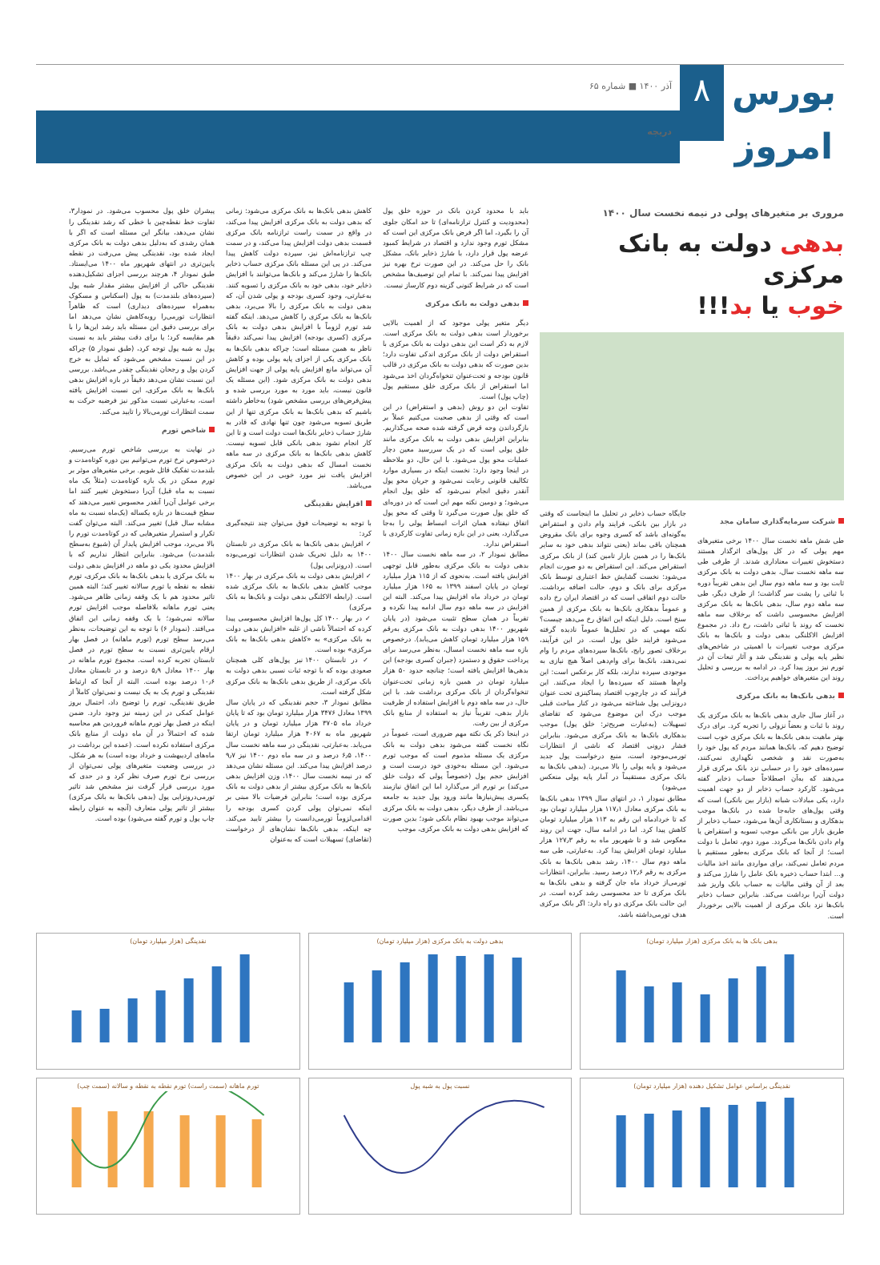بورس امروز
۸
آذر ۱۴۰۰ ■ شماره ۶۵
دریچه
مروری بر متغیرهای پولی در نیمه نخست سال ۱۴۰۰
بدهی دولت به بانک مرکزی
خوب یا بد!!!
شرکت سرمایه‌گذاری سامان مجد
طی شش ماهه نخست سال ۱۴۰۰ برخی متغیرهای مهم پولی که در کل پول‌های اثرگذار هستند دستخوش تغییرات معناداری شدند. از طرفی طی سه ماهه نخست سال، بدهی دولت به بانک مرکزی ثابت بود و سه ماهه دوم سال این بدهی تقریباً دوره با ثباتی را پشت سر گذاشت؛ از طرف دیگر، طی سه ماهه دوم سال، بدهی بانک‌ها به بانک مرکزی افزایش محسوسی داشت که برخلاف سه ماهه نخست که روند با ثباتی داشت، رخ داد. در مجموع افزایش الاکلنگی بدهی دولت و بانک‌ها به بانک مرکزی موجب تغییرات با اهمیتی در شاخص‌های نظیر پایه پولی و نقدینگی شد و آثار تبعات آن در تورم نیز بروز پیدا کرد. در ادامه به بررسی و تحلیل روند این متغیرهای خواهیم پرداخت.
بدهی بانک‌ها به بانک مرکزی
در آغاز سال جاری بدهی بانک‌ها به بانک مرکزی یک روند با ثبات و بعضاً نزولی را تجربه کرد. برای درک بهتر ماهیت بدهی بانک‌ها به بانک مرکزی خوب است توضیح دهیم که، بانک‌ها همانند مردم که پول خود را به‌صورت نقد و شخصی نگهداری نمی‌کنند، سپرده‌های خود را در حسابی نزد بانک مرکزی قرار می‌دهند که به‌آن اصطلاحاً حساب ذخایر گفته می‌شود. کارکرد حساب ذخایر از دو جهت اهمیت دارد، یکی مبادلات شبانه (بازار بین بانکی) است که وقتی پول‌های جابه‌جا شده در بانک‌ها موجب بدهکاری و بستانکاری آن‌ها می‌شود، حساب ذخایر از طریق بازار بین بانکی موجب تسویه و استقراض یا وام دادن بانک‌ها می‌گردد. مورد دوم، تعامل با دولت است؛ از آنجا که بانک مرکزی به‌طور مستقیم با مردم تعامل نمی‌کند، برای مواردی مانند اخذ مالیات و... ابتدا حساب ذخیره بانک عامل را شارژ می‌کند و بعد از آن وقتی مالیات به حساب بانک واریز شد دولت آن‌را برداشت می‌کند. بنابراین حساب ذخایر بانک‌ها نزد بانک مرکزی از اهمیت بالایی برخوردار است.
جایگاه حساب ذخایر در تحلیل ما اینجاست که وقتی در بازار بین بانکی، فرایند وام دادن و استقراض به‌گونه‌ای باشد که کسری وجوه برای بانک مقروض همچنان باقی بماند (یعنی نتواند بدهی خود به سایر بانک‌ها را در همین بازار تامین کند) از بانک مرکزی استقراض می‌کند. این استقراض به دو صورت انجام می‌شود: نخست گشایش خط اعتباری توسط بانک مرکزی برای بانک و دوم، حالت اضافه برداشت. حالت دوم اتفاقی است که در اقتصاد ایران رخ داده و عموماً بدهکاری بانک‌ها به بانک مرکزی از همین سنخ است. دلیل اینکه این اتفاق رخ می‌دهد چیست؟ نکته مهمی که در تحلیل‌ها عموماً نادیده گرفته می‌شود فرایند خلق پول است. در این فرآیند، برخلاف تصور رایج، بانک‌ها سپرده‌های مردم را وام نمی‌دهند، بانک‌ها برای وام‌دهی اصلاً هیچ نیازی به موجودی سپرده ندارند، بلکه کار برعکس است: این وام‌ها هستند که سپرده‌ها را ایجاد می‌کنند. این فرآیند که در چارچوب اقتصاد پساکینزی تحت عنوان درونزایی پول شناخته می‌شود در کنار مباحث قبلی موجب درک این موضوع می‌شود که تقاضای تسهیلات (به‌عبارت صریح‌تر: خلق پول) موجب بدهکاری بانک‌ها به بانک مرکزی می‌شود. بنابراین فشار درونی اقتصاد که ناشی از انتظارات تورمی‌موجود است، منبع درخواست پول جدید می‌شود و پایه پولی را بالا می‌برد. (بدهی بانک‌ها به بانک مرکزی مستقیماً در آمار پایه پولی منعکس می‌شود)
مطابق نمودار ۱، در انتهای سال ۱۳۹۹ بدهی بانک‌ها به بانک مرکزی معادل ۱۱۷٫۱ هزار میلیارد تومان بود که تا خردادماه این رقم به ۱۱۳ هزار میلیارد تومان کاهش پیدا کرد. اما در ادامه سال، جهت این روند معکوس شد و تا شهریور ماه به رقم ۱۲۷٫۳ هزار میلیارد تومان افزایش پیدا کرد. به‌عبارتی، طی سه ماهه دوم سال ۱۴۰۰، رشد بدهی بانک‌ها به بانک مرکزی به رقم ۱۲٫۶ درصد رسید. بنابراین، انتظارات تورمی‌از خرداد ماه جان گرفته و بدهی بانک‌ها به بانک مرکزی تا حد محسوسی رشد کرده است. در این حالت بانک مرکزی دو راه دارد: اگر بانک مرکزی هدف تورمی‌داشته باشد،
باید با محدود کردن بانک در حوزه خلق پول (محدودیت و کنترل ترازنامه‌ای) تا حد امکان جلوی آن را بگیرد، اما اگر فرض بانک مرکزی این است که مشکل تورم وجود ندارد و اقتصاد در شرایط کمبود عرضه پول قرار دارد، با شارژ ذخایر بانک، مشکل بانک را حل می‌کند. در این صورت نرخ بهره نیز افزایش پیدا نمی‌کند. با تمام این توصیف‌ها مشخص است که در شرایط کنونی گزینه دوم کارساز نیست.
بدهی دولت به بانک مرکزی
دیگر متغیر پولی موجود که از اهمیت بالایی برخوردار است بدهی دولت به بانک مرکزی است. لازم به ذکر است این بدهی دولت به بانک مرکزی با استقراض دولت از بانک مرکزی اندکی تفاوت دارد؛ بدین صورت که بدهی دولت به بانک مرکزی در قالب قانون بودجه و تحت‌عنوان تنخواه‌گردان اخذ می‌شود اما استقراض از بانک مرکزی خلق مستقیم پول (چاپ پول) است.
تفاوت این دو روش (بدهی و استقراض) در این است که وقتی از بدهی صحبت می‌کنیم عملاً بر بازگرداندن وجه قرض گرفته شده صحه می‌گذاریم. بنابراین افزایش بدهی دولت به بانک مرکزی مانند خلق پولی است که در یک سررسید معین دچار عملیات محو پول می‌شود. با این حال، دو ملاحظه در اینجا وجود دارد: نخست اینکه در بسیاری موارد تکالیف قانونی رعایت نمی‌شود و جریان محو پول آنقدر دقیق انجام نمی‌شود که خلق پول انجام می‌شود؛ و دومین نکته مهم این است که در دوره‌ای که خلق پول صورت می‌گیرد تا وقتی که محو پول اتفاق نیفتاده همان اثرات انبساط پولی را به‌جا می‌گذارد، یعنی در این بازه زمانی تفاوت کارکردی با استقراض ندارد.
مطابق نمودار ۲، در سه ماهه نخست سال ۱۴۰۰ بدهی دولت به بانک مرکزی به‌طور قابل توجهی افزایش یافته است. به‌نحوی که از ۱۱۵ هزار میلیارد تومان در پایان اسفند ۱۳۹۹ به ۱۶۵ هزار میلیارد تومان در خرداد ماه افزایش پیدا می‌کند. البته این افزایش در سه ماهه دوم سال ادامه پیدا نکرده و تقریباً در همان سطح تثبیت می‌شود (در پایان شهریور ۱۴۰۰ بدهی دولت به بانک مرکزی به‌رقم ۱۵۹ هزار میلیارد تومان کاهش می‌یابد). درخصوص بازه سه ماهه نخست امسال، به‌نظر می‌رسد برای پرداخت حقوق و دستمزد (جبران کسری بودجه) این بدهی‌ها افزایش یافته است؛ چنانچه حدود ۵۰ هزار میلیارد تومان در همین بازه زمانی تحت‌عنوان تنخواه‌گردان از بانک مرکزی برداشت شد. با این حال، در سه ماهه دوم با افزایش استفاده از ظرفیت بازار بدهی، تقریباً نیاز به استفاده از منابع بانک مرکزی از بین رفت.
در اینجا ذکر یک نکته مهم ضروری است، عموماً در نگاه نخست گفته می‌شود بدهی دولت به بانک مرکزی یک مسئله مذموم است که موجب تورم می‌شود. این مسئله به‌خودی خود درست است و افزایش حجم پول (خصوصاً پولی که دولت خلق می‌کند) بر تورم اثر می‌گذارد اما این اتفاق نیازمند یکسری پیش‌نیازها مانند ورود پول جدید به جامعه می‌باشد. از طرف دیگر، بدهی دولت به بانک مرکزی می‌تواند موجب بهبود نظام بانکی شود؛ بدین صورت که افزایش بدهی دولت به بانک مرکزی، موجب
کاهش بدهی بانک‌ها به بانک مرکزی می‌شود: زمانی که بدهی دولت به بانک مرکزی افزایش پیدا می‌کند، در واقع در سمت راست ترازنامه بانک مرکزی قسمت بدهی دولت افزایش پیدا می‌کند، و در سمت چپ ترازنامه‌اش نیز، سپرده دولت کاهش پیدا می‌کند. در پی این مسئله بانک مرکزی حساب ذخایر بانک‌ها را شارژ می‌کند و بانک‌ها می‌توانند با افزایش ذخایر خود، بدهی خود به بانک مرکزی را تسویه کنند. به‌عبارتی، وجود کسری بودجه و پولی شدن آن، که بدهی دولت به بانک مرکزی را بالا می‌برد، بدهی بانک‌ها به بانک مرکزی را کاهش می‌دهد. اینکه گفته شد تورم لزوماً با افزایش بدهی دولت به بانک مرکزی (کسری بودجه) افزایش پیدا نمی‌کند دقیقاً ناظر به همین مسئله است؛ چراکه بدهی بانک‌ها به بانک مرکزی یکی از اجزای پایه پولی بوده و کاهش آن می‌تواند مانع افزایش پایه پولی از جهت افزایش بدهی دولت به بانک مرکزی شود. (این مسئله یک قانون نیست، باید مورد به مورد بررسی شده و پیش‌فرض‌های بررسی مشخص شود) به‌خاطر داشته باشیم که بدهی بانک‌ها به بانک مرکزی تنها از این طریق تسویه می‌شود چون تنها نهادی که قادر به شارژ حساب ذخایر بانک‌ها است دولت است و تا این کار انجام نشود بدهی بانکی قابل تسویه نیست. کاهش بدهی بانک‌ها به بانک مرکزی در سه ماهه نخست امسال که بدهی دولت به بانک مرکزی افزایش یافت نیز مورد خوبی در این خصوص می‌باشد.
افزایش نقدینگی
با توجه به توضیحات فوق می‌توان چند نتیجه‌گیری کرد:
✓ افزایش بدهی بانک‌ها به بانک مرکزی در تابستان ۱۴۰۰ به دلیل تحریک شدن انتظارات تورمی‌بوده است. (درونزایی پول)
✓ افزایش بدهی دولت به بانک مرکزی در بهار ۱۴۰۰ موجب کاهش بدهی بانک‌ها به بانک مرکزی شده است. (رابطه الاکلنگی بدهی دولت و بانک‌ها به بانک مرکزی)
✓ در بهار ۱۴۰۰ کل پول‌ها افزایش محسوسی پیدا کرده که احتمالاً ناشی از غلبه «افزایش بدهی دولت به بانک مرکزی» به «کاهش بدهی بانک‌ها به بانک مرکزی» بوده است.
✓ در تابستان ۱۴۰۰ نیز پول‌های کلی همچنان صعودی بوده که با توجه ثبات نسبی بدهی دولت به بانک مرکزی، از طریق بدهی بانک‌ها به بانک مرکزی شکل گرفته است.
مطابق نمودار ۳، حجم نقدینگی که در پایان سال ۱۳۹۹ معادل ۳۴۷۶ هزار میلیارد تومان بود که تا پایان خرداد ماه ۳۷۰۵ هزار میلیارد تومان و در پایان شهریور ماه به ۴۰۶۷ هزار میلیارد تومان ارتقا می‌یابد. به‌عبارتی، نقدینگی در سه ماهه نخست سال ۱۴۰۰، ۶٫۵ درصد و در سه ماه دوم ۱۴۰۰ نیز ۹٫۷ درصد افزایش پیدا می‌کند. این مسئله نشان می‌دهد که در نیمه نخست سال ۱۴۰۰، وزن افزایش بدهی بانک‌ها به بانک مرکزی بیشتر از بدهی دولت به بانک مرکزی بوده است؛ بنابراین فرضیات بالا مبنی بر اینکه نمی‌توان پولی کردن کسری بودجه را اقدامی‌لزوماً تورمی‌دانست را بیشتر تایید می‌کند. چه اینکه، بدهی بانک‌ها نشان‌های از درخواست (تقاضای) تسهیلات است که به‌عنوان
پیشران خلق پول محسوب می‌شود. در نمودار۳، تفاوت خط نقطه‌چین با خطی که رشد نقدینگی را نشان می‌دهد، بیانگر این مسئله است که اگر با همان رشدی که به‌دلیل بدهی دولت به بانک مرکزی ایجاد شده بود، نقدینگی پیش می‌رفت در نقطه پایین‌تری در انتهای شهریور ماه ۱۴۰۰ می‌ایستاد. طبق نمودار ۴، هرچند بررسی اجزای تشکیل‌دهنده نقدینگی حاکی از افزایش بیشتر مقدار شبه پول (سپرده‌های بلندمدت) به پول (اسکناس و مسکوک به‌همراه سپرده‌های دیداری) است که ظاهراً انتظارات تورمی‌را روبه‌کاهش نشان می‌دهد اما برای بررسی دقیق این مسئله باید رشد این‌ها را با هم مقایسه کرد؛ یا برای دقت بیشتر باید به نسبت پول به شبه پول توجه کرد، (طبق نمودار ۵) چراکه در این نسبت مشخص می‌شود که تمایل به خرج کردن پول و رجحان نقدینگی چقدر می‌باشد. بررسی این نسبت نشان می‌دهد دقیقاً در بازه افزایش بدهی بانک‌ها به بانک مرکزی، این نسبت افزایش یافته است، به‌عبارتی نسبت مذکور نیز فرضیه حرکت به سمت انتظارات تورمی‌بالا را تایید می‌کند.
شاخص تورم
در نهایت به بررسی شاخص تورم می‌رسیم. درخصوص نرخ تورم می‌توانیم بین دوره کوتاه‌مدت و بلندمدت تفکیک قائل شویم. برخی متغیرهای موثر بر تورم ممکن در یک بازه کوتاه‌مدت (مثلاً یک ماه نسبت به ماه قبل) آن‌را دستخوش تغییر کنند اما برخی عوامل آن‌را آنقدر محسوس تغییر می‌دهند که سطح قیمت‌ها در بازه یکساله (یک‌ماه نسبت به ماه مشابه سال قبل) تغییر می‌کند. البته می‌توان گفت تکرار و استمرار متغیرهایی که در کوتاه‌مدت تورم را بالا می‌برد، موجب افزایش پایدار آن (شیوع به‌سطح بلندمدت) می‌شود. بنابراین انتظار نداریم که با افزایش محدود یکی دو ماهه در افزایش بدهی دولت به بانک مرکزی یا بدهی بانک‌ها به بانک مرکزی، تورم نقطه به نقطه یا تورم سالانه تغییر کند؛ البته همین تاثیر محدود هم با یک وقفه زمانی ظاهر می‌شود. یعنی تورم ماهانه بلافاصله موجب افزایش تورم سالانه نمی‌شود؛ با یک وقفه زمانی این اتفاق می‌افتد. (نمودار ۶) با توجه به این توضیحات، به‌نظر می‌رسد سطح تورم (تورم ماهانه) در فصل بهار ارقام پایین‌تری نسبت به سطح تورم در فصل تابستان تجربه کرده است. مجموع تورم ماهانه در بهار ۱۴۰۰ معادل ۵٫۹ درصد و در تابستان معادل ۱۰٫۶ درصد بوده است. البته از آنجا که ارتباط نقدینگی و تورم یک به یک نیست و نمی‌توان کاملاً از طریق نقدینگی، تورم را توضیح داد، احتمال بروز عوامل کمکی در این زمینه نیز وجود دارد. ضمن اینکه در فصل بهار تورم ماهانه فروردین هم محاسبه شده که احتمالاً در آن ماه دولت از منابع بانک مرکزی استفاده نکرده است. (عمده این برداشت در ماه‌های اردیبهشت و خرداد بوده است) به هر شکل، در بررسی وضعیت متغیرهای پولی نمی‌توان از بررسی نرخ تورم صرف نظر کرد و در حدی که مورد بررسی قرار گرفت نیز مشخص شد تاثیر تورمی‌درونزایی پول (بدهی بانک‌ها به بانک مرکزی) بیشتر از تاثیر پولی متعارف (آنچه به عنوان رابطه چاپ پول و تورم گفته می‌شود) بوده است.
بدهی بانک ها به بانک مرکزی (هزار میلیارد تومان)
بدهی دولت به بانک مرکزی (هزار میلیارد تومان)
نقدینگی (هزار میلیارد تومان)
نقدینگی براساس عوامل تشکیل دهنده (هزار میلیارد تومان)
نسبت پول به شبه پول
تورم ماهانه (سمت راست) تورم نقطه به نقطه و سالانه (سمت چپ)